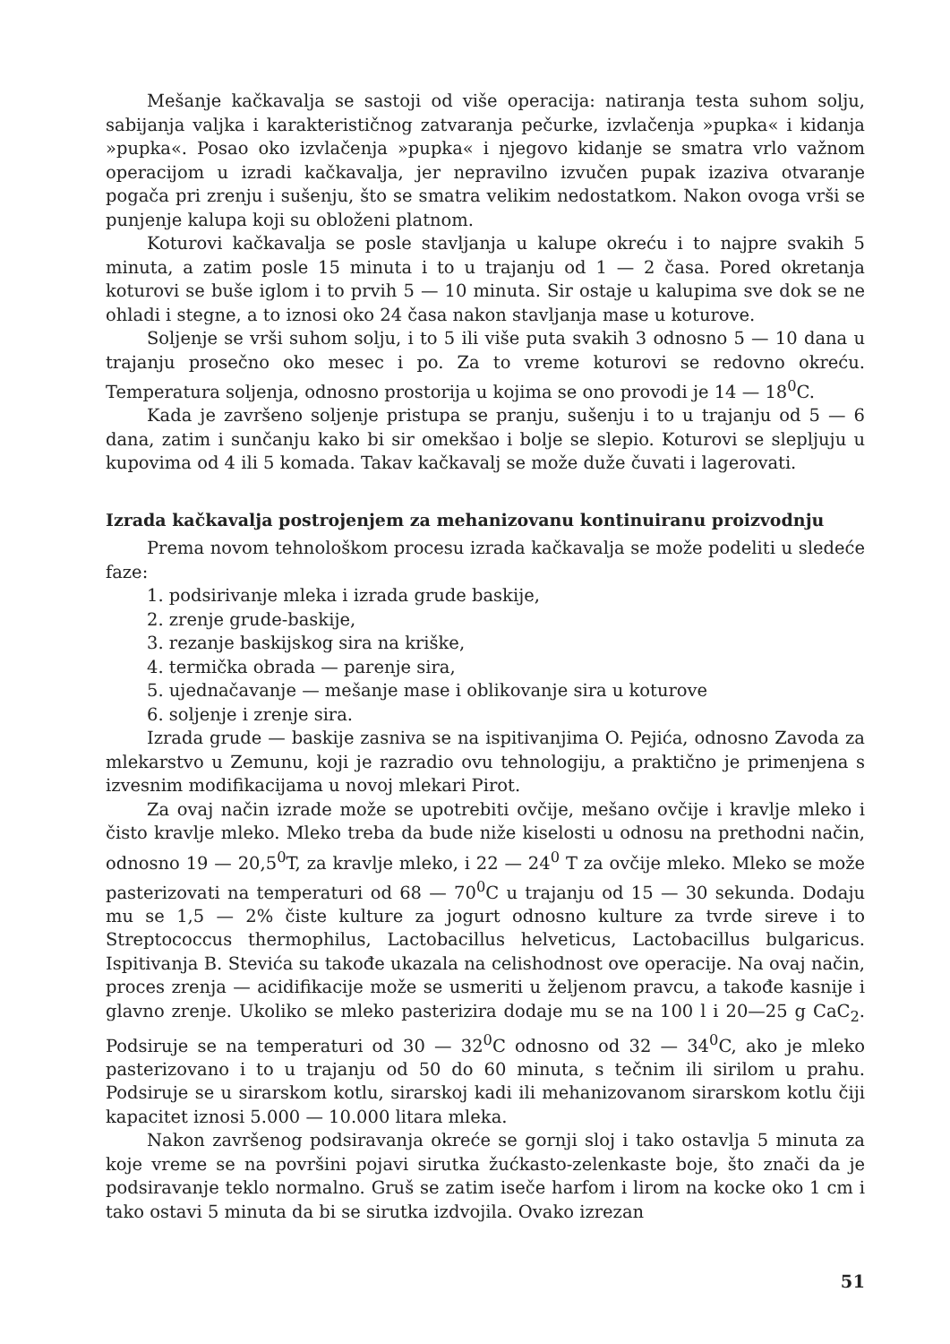Mešanje kačkavalja se sastoji od više operacija: natiranja testa suhom solju, sabijanja valjka i karakterističnog zatvaranja pečurke, izvlačenja »pupka« i kidanja »pupka«. Posao oko izvlačenja »pupka« i njegovo kidanje se smatra vrlo važnom operacijom u izradi kačkavalja, jer nepravilno izvučen pupak izaziva otvaranje pogača pri zrenju i sušenju, što se smatra velikim nedostatkom. Nakon ovoga vrši se punjenje kalupa koji su obloženi platnom.
Koturovi kačkavalja se posle stavljanja u kalupe okreću i to najpre svakih 5 minuta, a zatim posle 15 minuta i to u trajanju od 1 — 2 časa. Pored okretanja koturovi se buše iglom i to prvih 5 — 10 minuta. Sir ostaje u kalupima sve dok se ne ohladi i stegne, a to iznosi oko 24 časa nakon stavljanja mase u koturove.
Soljenje se vrši suhom solju, i to 5 ili više puta svakih 3 odnosno 5 — 10 dana u trajanju prosečno oko mesec i po. Za to vreme koturovi se redovno okreću. Temperatura soljenja, odnosno prostorija u kojima se ono provodi je 14 — 18<sup>0</sup>C.
Kada je završeno soljenje pristupa se pranju, sušenju i to u trajanju od 5 — 6 dana, zatim i sunčanju kako bi sir omekšao i bolje se slepio. Koturovi se slepljuju u kupovima od 4 ili 5 komada. Takav kačkavalj se može duže čuvati i lagerovati.
Izrada kačkavalja postrojenjem za mehanizovanu kontinuiranu proizvodnju
Prema novom tehnološkom procesu izrada kačkavalja se može podeliti u sledeće faze:
1. podsirivanje mleka i izrada grude baskije,
2. zrenje grude-baskije,
3. rezanje baskijskog sira na kriške,
4. termička obrada — parenje sira,
5. ujednačavanje — mešanje mase i oblikovanje sira u koturove
6. soljenje i zrenje sira.
Izrada grude — baskije zasniva se na ispitivanjima O. Pejića, odnosno Zavoda za mlekarstvo u Zemunu, koji je razradio ovu tehnologiju, a praktično je primenjena s izvesnim modifikacijama u novoj mlekari Pirot.
Za ovaj način izrade može se upotrebiti ovčije, mešano ovčije i kravlje mleko i čisto kravlje mleko. Mleko treba da bude niže kiselosti u odnosu na prethodni način, odnosno 19 — 20,5<sup>0</sup>T, za kravlje mleko, i 22 — 24<sup>0</sup> T za ovčije mleko. Mleko se može pasterizovati na temperaturi od 68 — 70<sup>0</sup>C u trajanju od 15 — 30 sekunda. Dodaju mu se 1,5 — 2% čiste kulture za jogurt odnosno kulture za tvrde sireve i to Streptococcus thermophilus, Lactobacillus helveticus, Lactobacillus bulgaricus. Ispitivanja B. Stevića su takođe ukazala na celishodnost ove operacije. Na ovaj način, proces zrenja — acidifikacije može se usmeriti u željenom pravcu, a takođe kasnije i glavno zrenje. Ukoliko se mleko pasterizira dodaje mu se na 100 l i 20—25 g CaC<sub>2</sub>. Podsiruje se na temperaturi od 30 — 32<sup>0</sup>C odnosno od 32 — 34<sup>0</sup>C, ako je mleko pasterizovano i to u trajanju od 50 do 60 minuta, s tečnim ili sirilom u prahu. Podsiruje se u sirarskom kotlu, sirarskoj kadi ili mehanizovanom sirarskom kotlu čiji kapacitet iznosi 5.000 — 10.000 litara mleka.
Nakon završenog podsiravanja okreće se gornji sloj i tako ostavlja 5 minuta za koje vreme se na površini pojavi sirutka žućkasto-zelenkaste boje, što znači da je podsiravanje teklo normalno. Gruš se zatim iseče harfom i lirom na kocke oko 1 cm i tako ostavi 5 minuta da bi se sirutka izdvojila. Ovako izrezan
51